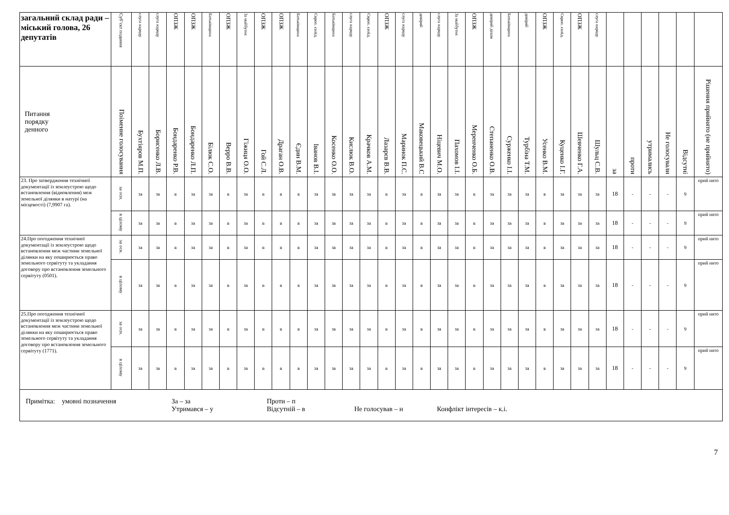| загальний склад ради – міський голова, 26 депутатів | Суб’єкт подання | слуга народу | слуга народу | ОПЗЖ | ОПЗЖ | Батьківщина | ОПЗЖ | За майбутнє | ОПЗЖ | ОПЗЖ | Батьківщина | Європ. солід. | Батьківщина | слуга народу | Європ. солід. | ОПЗЖ | слуга народу | довіряй | слуга народу | За майбутнє | ОПЗЖ | довіряй ділам | Батьківщина | довіряй | ОПЗЖ | Європ. солід. | ОПЗЖ | слуга народу | | | | | | |
| --- | --- | --- | --- | --- | --- | --- | --- | --- | --- | --- | --- | --- | --- | --- | --- | --- | --- | --- | --- | --- | --- | --- | --- | --- | --- | --- | --- | --- | --- | --- | --- | --- | --- | --- |
| Питання порядку денного | Поіменне голосування | Бухтіяров М.П. | Борисенко Л.В. | Бондаренко Р.В. | Бондаренко Л.П. | Білюк С.О. | Верро В.В. | Гіжиця О.О. | Гой С.Л. | Драган О.В. | Єдин В.М. | Іванов В.І. | Косенко О.О. | Кислюк В.О. | Крачков А.М. | Лазарєв В.В. | Маринок П.С. | Маковецький В.С | Ніцевич М.О. | Пахомов І.І. | Меренченко О.Б. | Степаненко О.В. | Сурженко І.І. | Турбіна Т.М. | Усенко В.М. | Куценко І.Г. | Шевченко Г.А. | Шульц С.В. | за | проти | утримались | Не голосували | Відсутні | Рішення прийнято (не прийнято) |
| 23. Про затвердження технічної документації із землеустрою щодо встановлення (відновлення) меж земельної ділянки в натурі (на місцевості) (7,9907 га). | за осн. | за | за | в | за | за | в | за | в | в | в | за | за | за | за | в | за | в | за | за | в | за | за | за | в | за | за | за | 18 | - | - | - | 9 | прий нято |
| | в цілому | за | за | в | за | за | в | за | в | в | в | за | за | за | за | в | за | в | за | за | в | за | за | за | в | за | за | за | 18 | - | - | - | 9 | прий нято |
| 24.Про погодження технічної документації із землеустрою щодо встановлення меж частини земельної ділянки на яку поширюється право земельного сервітуту та укладання договору про встановлення земельного сервітуту (0501). | за осн. | за | за | в | за | за | в | за | в | в | в | за | за | за | за | в | за | в | за | за | в | за | за | за | в | за | за | за | 18 | - | - | - | 9 | прий нято |
| | в цілому | за | за | в | за | за | в | за | в | в | в | за | за | за | за | в | за | в | за | за | в | за | за | за | в | за | за | за | 18 | - | - | - | 9 | прий нято |
| 25.Про погодження технічної документації із землеустрою щодо встановлення меж частини земельної ділянки на яку поширюється право земельного сервітуту та укладання договору про встановлення земельного сервітуту (1771). | за осн. | за | за | в | за | за | в | за | в | в | в | за | за | за | за | в | за | в | за | за | в | за | за | за | в | за | за | за | 18 | - | - | - | 9 | прий нято |
| | в цілому | за | за | в | за | за | в | за | в | в | в | за | за | за | за | в | за | в | за | за | в | за | за | за | в | за | за | за | 18 | - | - | - | 9 | прий нято |
| Примітка: умовні позначення За – за Проти – п Утримався – у Відсутній – в Не голосував – н Конфлікт інтересів – к.і. | | | | | | | | | | | | | | | | | | | | | | | | | | | | | | | | | | |
7